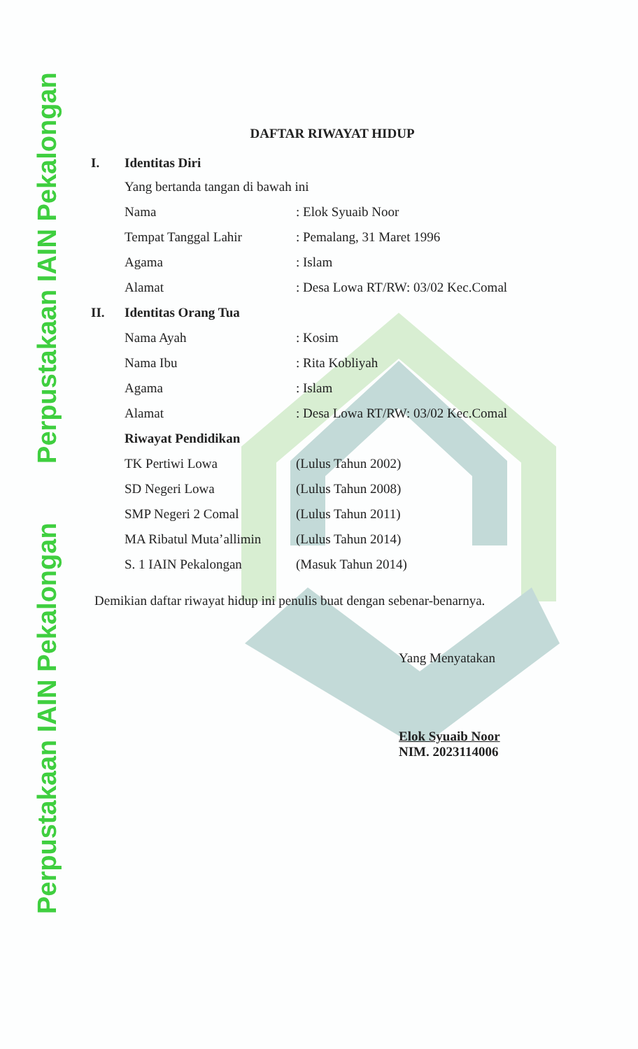Perpustakaan IAIN Pekalongan Perpustakaan IAIN Pekalongan
DAFTAR RIWAYAT HIDUP
I. Identitas Diri
Yang bertanda tangan di bawah ini
Nama: Elok Syuaib Noor
Tempat Tanggal Lahir: Pemalang, 31 Maret 1996
Agama: Islam
Alamat: Desa Lowa RT/RW: 03/02 Kec.Comal
II. Identitas Orang Tua
Nama Ayah: Kosim
Nama Ibu: Rita Kobliyah
Agama: Islam
Alamat: Desa Lowa RT/RW: 03/02 Kec.Comal
Riwayat Pendidikan
TK Pertiwi Lowa (Lulus Tahun 2002)
SD Negeri Lowa (Lulus Tahun 2008)
SMP Negeri 2 Comal (Lulus Tahun 2011)
MA Ribatul Muta’allimin (Lulus Tahun 2014)
S. 1 IAIN Pekalongan (Masuk Tahun 2014)
Demikian daftar riwayat hidup ini penulis buat dengan sebenar-benarnya.
Yang Menyatakan
Elok Syuaib Noor
NIM. 2023114006